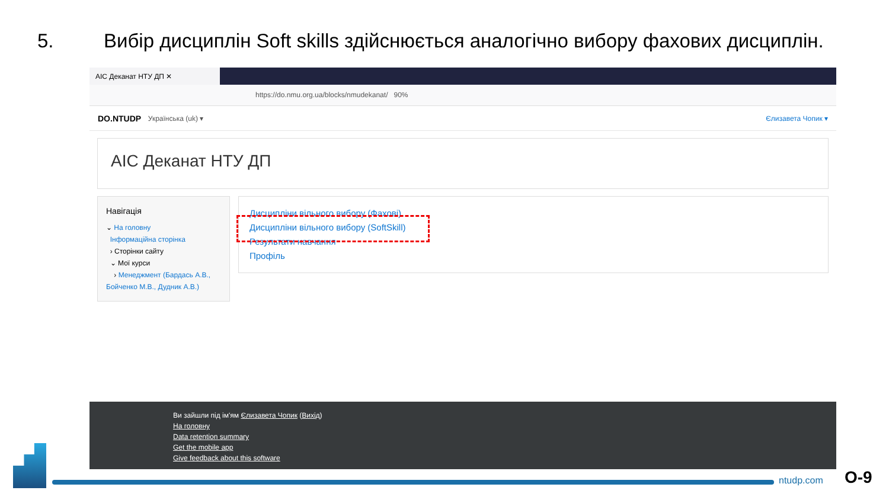5. Вибір дисциплін Soft skills здійснюється аналогічно вибору фахових дисциплін.
АІС Деканат НТУ ДП ✕
https://do.nmu.org.ua/blocks/nmudekanat/ 90%
DO.NTUDP Українська ‎(uk)‎ ▾ Єлизавета Чопик ▾
АІС Деканат НТУ ДП
Навігація
⌄ На головну
Інформаційна сторінка
› Сторінки сайту
⌄ Мої курси
› Менеджмент (Бардась А.В., Бойченко М.В., Дудник А.В.)
Дисципліни вільного вибору (Фахові)
Дисципліни вільного вибору (SoftSkill)
Результати навчання
Профіль
Ви зайшли під ім'ям Єлизавета Чопик (Вихід)
На головну
Data retention summary
Get the mobile app
Give feedback about this software
ntudp.com О-9